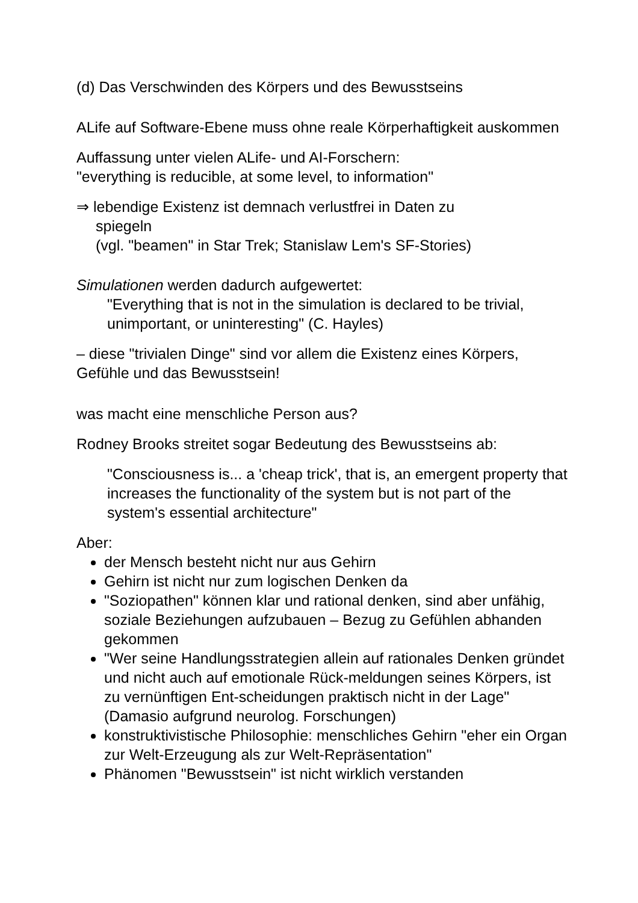(d) Das Verschwinden des Körpers und des Bewusstseins
ALife auf Software-Ebene muss ohne reale Körperhaftigkeit auskommen
Auffassung unter vielen ALife- und AI-Forschern:
"everything is reducible, at some level, to information"
⇒ lebendige Existenz ist demnach verlustfrei in Daten zu
spiegeln
(vgl. "beamen" in Star Trek; Stanislaw Lem's SF-Stories)
Simulationen werden dadurch aufgewertet:
"Everything that is not in the simulation is declared to be trivial, unimportant, or uninteresting" (C. Hayles)
– diese "trivialen Dinge" sind vor allem die Existenz eines Körpers, Gefühle und das Bewusstsein!
was macht eine menschliche Person aus?
Rodney Brooks streitet sogar Bedeutung des Bewusstseins ab:
"Consciousness is... a 'cheap trick', that is, an emergent property that increases the functionality of the system but is not part of the system's essential architecture"
Aber:
der Mensch besteht nicht nur aus Gehirn
Gehirn ist nicht nur zum logischen Denken da
"Soziopathen" können klar und rational denken, sind aber unfähig, soziale Beziehungen aufzubauen – Bezug zu Gefühlen abhanden gekommen
"Wer seine Handlungsstrategien allein auf rationales Denken gründet und nicht auch auf emotionale Rück-meldungen seines Körpers, ist zu vernünftigen Ent-scheidungen praktisch nicht in der Lage" (Damasio aufgrund neurolog. Forschungen)
konstruktivistische Philosophie: menschliches Gehirn "eher ein Organ zur Welt-Erzeugung als zur Welt-Repräsentation"
Phänomen "Bewusstsein" ist nicht wirklich verstanden